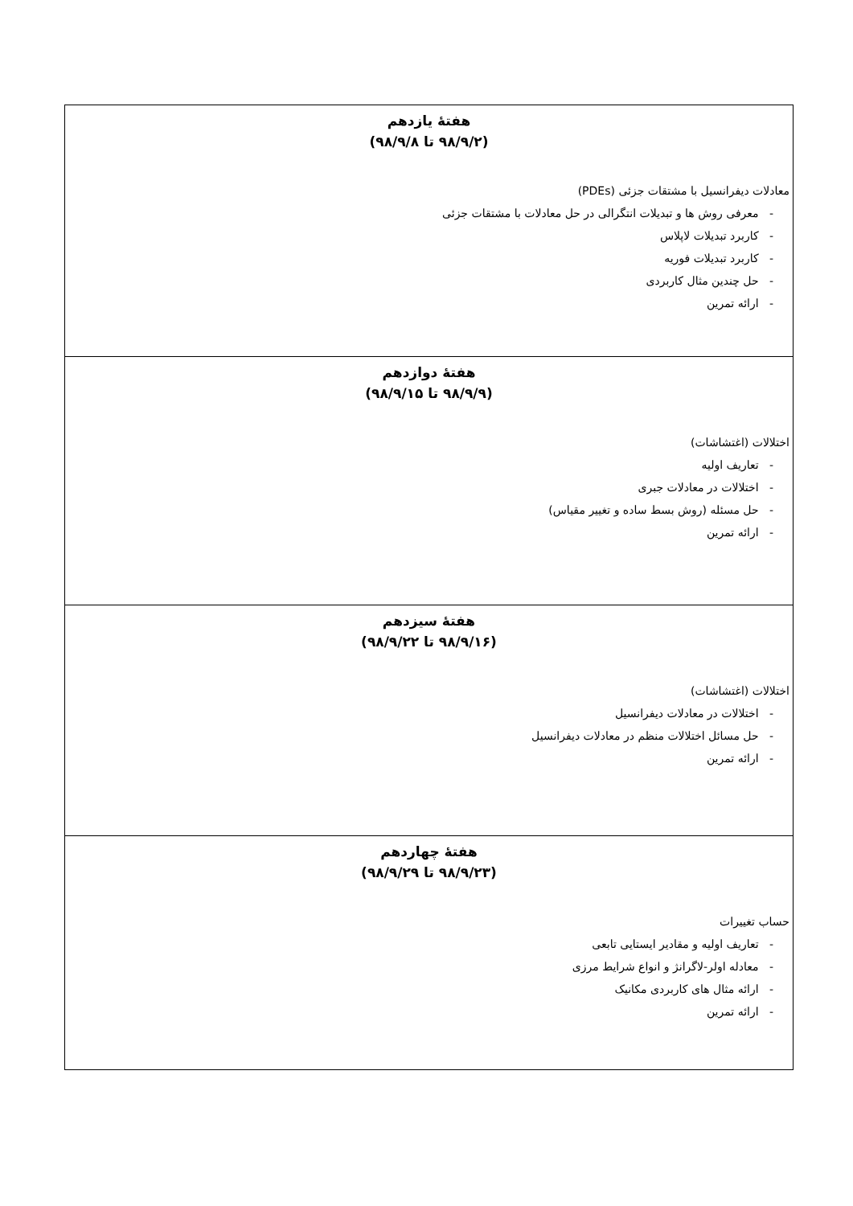| هفتهٔ یازدهم (۹۸/۹/۲ تا ۹۸/۹/۸) معادلات دیفرانسیل با مشتقات جزئی (PDEs) - معرفی روش ها و تبدیلات انتگرالی در حل معادلات با مشتقات جزئی - کاربرد تبدیلات لاپلاس - کاربرد تبدیلات فوریه - حل چندین مثال کاربردی - ارائه تمرین |
| هفتهٔ دوازدهم (۹۸/۹/۹ تا ۹۸/۹/۱۵) اختلالات (اغتشاشات) - تعاریف اولیه - اختلالات در معادلات جبری - حل مسئله (روش بسط ساده و تغییر مقیاس) - ارائه تمرین |
| هفتهٔ سیزدهم (۹۸/۹/۱۶ تا ۹۸/۹/۲۲) اختلالات (اغتشاشات) - اختلالات در معادلات دیفرانسیل - حل مسائل اختلالات منظم در معادلات دیفرانسیل - ارائه تمرین |
| هفتهٔ چهاردهم (۹۸/۹/۲۳ تا ۹۸/۹/۲۹) حساب تغییرات - تعاریف اولیه و مقادیر ایستایی تابعی - معادله اولر-لاگرانژ و انواع شرایط مرزی - ارائه مثال های کاربردی مکانیک - ارائه تمرین |